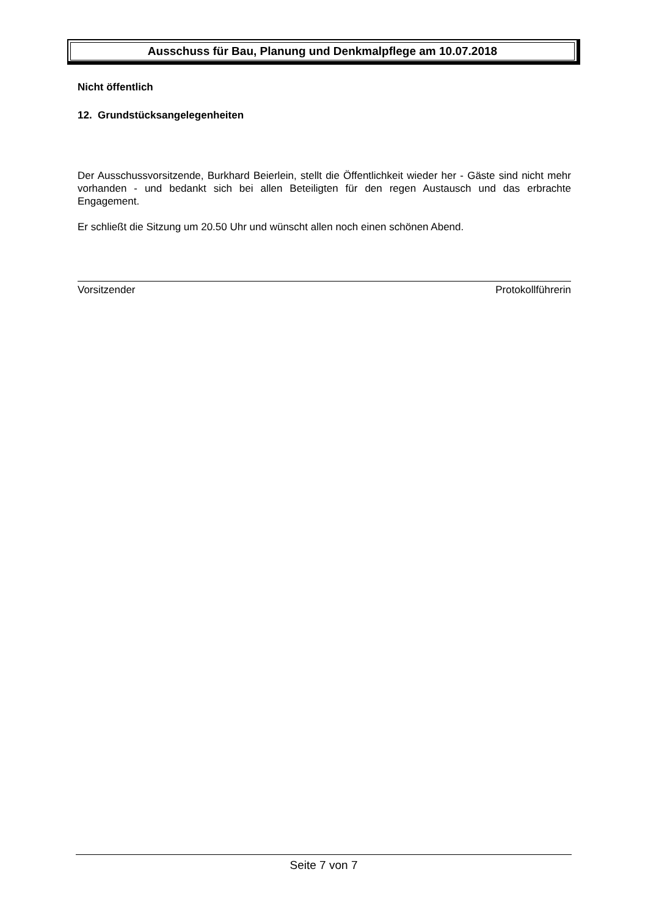Ausschuss für Bau, Planung und Denkmalpflege am 10.07.2018
Nicht öffentlich
12. Grundstücksangelegenheiten
Der Ausschussvorsitzende, Burkhard Beierlein, stellt die Öffentlichkeit wieder her - Gäste sind nicht mehr vorhanden - und bedankt sich bei allen Beteiligten für den regen Austausch und das erbrachte Engagement.
Er schließt die Sitzung um 20.50 Uhr und wünscht allen noch einen schönen Abend.
Vorsitzender Protokollführerin
Seite 7 von 7